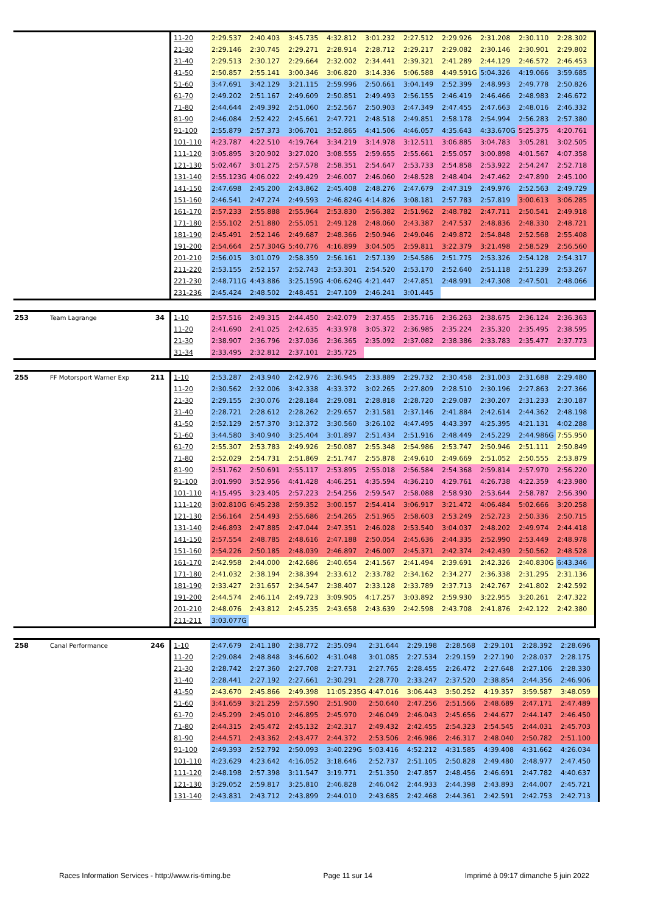| | | | 11-20 | 2:29.537 | 2:40.403 | 3:45.735 | 4:32.812 | 3:01.232 | 2:27.512 | 2:29.926 | 2:31.208 | 2:30.110 | 2:28.302 |
| | | | 21-30 | 2:29.146 | 2:30.745 | 2:29.271 | 2:28.914 | 2:28.712 | 2:29.217 | 2:29.082 | 2:30.146 | 2:30.901 | 2:29.802 |
| | | | 31-40 | 2:29.513 | 2:30.127 | 2:29.664 | 2:32.002 | 2:34.441 | 2:39.321 | 2:41.289 | 2:44.129 | 2:46.572 | 2:46.453 |
| | | | 41-50 | 2:50.857 | 2:55.141 | 3:00.346 | 3:06.820 | 3:14.336 | 5:06.588 | 4:49.591G | 5:04.326 | 4:19.066 | 3:59.685 |
| | | | 51-60 | 3:47.691 | 3:42.129 | 3:21.115 | 2:59.996 | 2:50.661 | 3:04.149 | 2:52.399 | 2:48.993 | 2:49.778 | 2:50.826 |
| | | | 61-70 | 2:49.202 | 2:51.167 | 2:49.609 | 2:50.851 | 2:49.493 | 2:56.155 | 2:46.419 | 2:46.466 | 2:48.983 | 2:46.672 |
| | | | 71-80 | 2:44.644 | 2:49.392 | 2:51.060 | 2:52.567 | 2:50.903 | 2:47.349 | 2:47.455 | 2:47.663 | 2:48.016 | 2:46.332 |
| | | | 81-90 | 2:46.084 | 2:52.422 | 2:45.661 | 2:47.721 | 2:48.518 | 2:49.851 | 2:58.178 | 2:54.994 | 2:56.283 | 2:57.380 |
| | | | 91-100 | 2:55.879 | 2:57.373 | 3:06.701 | 3:52.865 | 4:41.506 | 4:46.057 | 4:35.643 | 4:33.670G | 5:25.375 | 4:20.761 |
| | | | 101-110 | 4:23.787 | 4:22.510 | 4:19.764 | 3:34.219 | 3:14.978 | 3:12.511 | 3:06.885 | 3:04.783 | 3:05.281 | 3:02.505 |
| | | | 111-120 | 3:05.895 | 3:20.902 | 3:27.020 | 3:08.555 | 2:59.655 | 2:55.661 | 2:55.057 | 3:00.898 | 4:01.567 | 4:07.358 |
| | | | 121-130 | 5:02.467 | 3:01.275 | 2:57.578 | 2:58.351 | 2:54.647 | 2:53.733 | 2:54.858 | 2:53.922 | 2:54.247 | 2:52.718 |
| | | | 131-140 | 2:55.123G | 4:06.022 | 2:49.429 | 2:46.007 | 2:46.060 | 2:48.528 | 2:48.404 | 2:47.462 | 2:47.890 | 2:45.100 |
| | | | 141-150 | 2:47.698 | 2:45.200 | 2:43.862 | 2:45.408 | 2:48.276 | 2:47.679 | 2:47.319 | 2:49.976 | 2:52.563 | 2:49.729 |
| | | | 151-160 | 2:46.541 | 2:47.274 | 2:49.593 | 2:46.824G | 4:14.826 | 3:08.181 | 2:57.783 | 2:57.819 | 3:00.613 | 3:06.285 |
| | | | 161-170 | 2:57.233 | 2:55.888 | 2:55.964 | 2:53.830 | 2:56.382 | 2:51.962 | 2:48.782 | 2:47.711 | 2:50.541 | 2:49.918 |
| | | | 171-180 | 2:55.102 | 2:51.880 | 2:55.051 | 2:49.128 | 2:48.060 | 2:43.387 | 2:47.537 | 2:48.836 | 2:48.330 | 2:48.721 |
| | | | 181-190 | 2:45.491 | 2:52.146 | 2:49.687 | 2:48.366 | 2:50.946 | 2:49.046 | 2:49.872 | 2:54.848 | 2:52.568 | 2:55.408 |
| | | | 191-200 | 2:54.664 | 2:57.304G | 5:40.776 | 4:16.899 | 3:04.505 | 2:59.811 | 3:22.379 | 3:21.498 | 2:58.529 | 2:56.560 |
| | | | 201-210 | 2:56.015 | 3:01.079 | 2:58.359 | 2:56.161 | 2:57.139 | 2:54.586 | 2:51.775 | 2:53.326 | 2:54.128 | 2:54.317 |
| | | | 211-220 | 2:53.155 | 2:52.157 | 2:52.743 | 2:53.301 | 2:54.520 | 2:53.170 | 2:52.640 | 2:51.118 | 2:51.239 | 2:53.267 |
| | | | 221-230 | 2:48.711G | 4:43.886 | 3:25.159G | 4:06.624G | 4:21.447 | 2:47.851 | 2:48.991 | 2:47.308 | 2:47.501 | 2:48.066 |
| | | | 231-236 | 2:45.424 | 2:48.502 | 2:48.451 | 2:47.109 | 2:46.241 | 3:01.445 | | | | |
| 253 | Team Lagrange | 34 | 1-10 | 2:57.516 | 2:49.315 | 2:44.450 | 2:42.079 | 2:37.455 | 2:35.716 | 2:36.263 | 2:38.675 | 2:36.124 | 2:36.363 |
| | | | 11-20 | 2:41.690 | 2:41.025 | 2:42.635 | 4:33.978 | 3:05.372 | 2:36.985 | 2:35.224 | 2:35.320 | 2:35.495 | 2:38.595 |
| | | | 21-30 | 2:38.907 | 2:36.796 | 2:37.036 | 2:36.365 | 2:35.092 | 2:37.082 | 2:38.386 | 2:33.783 | 2:35.477 | 2:37.773 |
| | | | 31-34 | 2:33.495 | 2:32.812 | 2:37.101 | 2:35.725 | | | | | | |
| 255 | FF Motorsport Warner Exp | 211 | 1-10 | 2:53.287 | 2:43.940 | 2:42.976 | 2:36.945 | 2:33.889 | 2:29.732 | 2:30.458 | 2:31.003 | 2:31.688 | 2:29.480 |
| | | | 11-20 | 2:30.562 | 2:32.006 | 3:42.338 | 4:33.372 | 3:02.265 | 2:27.809 | 2:28.510 | 2:30.196 | 2:27.863 | 2:27.366 |
| | | | 21-30 | 2:29.155 | 2:30.076 | 2:28.184 | 2:29.081 | 2:28.818 | 2:28.720 | 2:29.087 | 2:30.207 | 2:31.233 | 2:30.187 |
| | | | 31-40 | 2:28.721 | 2:28.612 | 2:28.262 | 2:29.657 | 2:31.581 | 2:37.146 | 2:41.884 | 2:42.614 | 2:44.362 | 2:48.198 |
| | | | 41-50 | 2:52.129 | 2:57.370 | 3:12.372 | 3:30.560 | 3:26.102 | 4:47.495 | 4:43.397 | 4:25.395 | 4:21.131 | 4:02.288 |
| | | | 51-60 | 3:44.580 | 3:40.940 | 3:25.404 | 3:01.897 | 2:51.434 | 2:51.916 | 2:48.449 | 2:45.229 | 2:44.986G | 7:55.950 |
| | | | 61-70 | 2:55.307 | 2:53.783 | 2:49.926 | 2:50.087 | 2:55.348 | 2:54.986 | 2:53.747 | 2:50.946 | 2:51.111 | 2:50.849 |
| | | | 71-80 | 2:52.029 | 2:54.731 | 2:51.869 | 2:51.747 | 2:55.878 | 2:49.610 | 2:49.669 | 2:51.052 | 2:50.555 | 2:53.879 |
| | | | 81-90 | 2:51.762 | 2:50.691 | 2:55.117 | 2:53.895 | 2:55.018 | 2:56.584 | 2:54.368 | 2:59.814 | 2:57.970 | 2:56.220 |
| | | | 91-100 | 3:01.990 | 3:52.956 | 4:41.428 | 4:46.251 | 4:35.594 | 4:36.210 | 4:29.761 | 4:26.738 | 4:22.359 | 4:23.980 |
| | | | 101-110 | 4:15.495 | 3:23.405 | 2:57.223 | 2:54.256 | 2:59.547 | 2:58.088 | 2:58.930 | 2:53.644 | 2:58.787 | 2:56.390 |
| | | | 111-120 | 3:02.810G | 6:45.238 | 2:59.352 | 3:00.157 | 2:54.414 | 3:06.917 | 3:21.472 | 4:06.484 | 5:02.666 | 3:20.258 |
| | | | 121-130 | 2:56.164 | 2:54.493 | 2:55.686 | 2:54.265 | 2:51.965 | 2:58.603 | 2:53.249 | 2:52.723 | 2:50.336 | 2:50.715 |
| | | | 131-140 | 2:46.893 | 2:47.885 | 2:47.044 | 2:47.351 | 2:46.028 | 2:53.540 | 3:04.037 | 2:48.202 | 2:49.974 | 2:44.418 |
| | | | 141-150 | 2:57.554 | 2:48.785 | 2:48.616 | 2:47.188 | 2:50.054 | 2:45.636 | 2:44.335 | 2:52.990 | 2:53.449 | 2:48.978 |
| | | | 151-160 | 2:54.226 | 2:50.185 | 2:48.039 | 2:46.897 | 2:46.007 | 2:45.371 | 2:42.374 | 2:42.439 | 2:50.562 | 2:48.528 |
| | | | 161-170 | 2:42.958 | 2:44.000 | 2:42.686 | 2:40.654 | 2:41.567 | 2:41.494 | 2:39.691 | 2:42.326 | 2:40.830G | 6:43.346 |
| | | | 171-180 | 2:41.032 | 2:38.194 | 2:38.394 | 2:33.612 | 2:33.782 | 2:34.162 | 2:34.277 | 2:36.338 | 2:31.295 | 2:31.136 |
| | | | 181-190 | 2:33.427 | 2:31.657 | 2:34.547 | 2:38.407 | 2:33.128 | 2:33.789 | 2:37.713 | 2:42.767 | 2:41.802 | 2:42.592 |
| | | | 191-200 | 2:44.574 | 2:46.114 | 2:49.723 | 3:09.905 | 4:17.257 | 3:03.892 | 2:59.930 | 3:22.955 | 3:20.261 | 2:47.322 |
| | | | 201-210 | 2:48.076 | 2:43.812 | 2:45.235 | 2:43.658 | 2:43.639 | 2:42.598 | 2:43.708 | 2:41.876 | 2:42.122 | 2:42.380 |
| | | | 211-211 | 3:03.077G | | | | | | | | | |
| 258 | Canal Performance | 246 | 1-10 | 2:47.679 | 2:41.180 | 2:38.772 | 2:35.094 | 2:31.644 | 2:29.198 | 2:28.568 | 2:29.101 | 2:28.392 | 2:28.696 |
| | | | 11-20 | 2:29.084 | 2:48.848 | 3:46.602 | 4:31.048 | 3:01.085 | 2:27.534 | 2:29.159 | 2:27.190 | 2:28.037 | 2:28.175 |
| | | | 21-30 | 2:28.742 | 2:27.360 | 2:27.708 | 2:27.731 | 2:27.765 | 2:28.455 | 2:26.472 | 2:27.648 | 2:27.106 | 2:28.330 |
| | | | 31-40 | 2:28.441 | 2:27.192 | 2:27.661 | 2:30.291 | 2:28.770 | 2:33.247 | 2:37.520 | 2:38.854 | 2:44.356 | 2:46.906 |
| | | | 41-50 | 2:43.670 | 2:45.866 | 2:49.398 | 11:05.235G | 4:47.016 | 3:06.443 | 3:50.252 | 4:19.357 | 3:59.587 | 3:48.059 |
| | | | 51-60 | 3:41.659 | 3:21.259 | 2:57.590 | 2:51.900 | 2:50.640 | 2:47.256 | 2:51.566 | 2:48.689 | 2:47.171 | 2:47.489 |
| | | | 61-70 | 2:45.299 | 2:45.010 | 2:46.895 | 2:45.970 | 2:46.049 | 2:46.043 | 2:45.656 | 2:44.677 | 2:44.147 | 2:46.450 |
| | | | 71-80 | 2:44.315 | 2:45.472 | 2:45.132 | 2:42.317 | 2:49.432 | 2:42.455 | 2:54.323 | 2:54.545 | 2:44.031 | 2:45.703 |
| | | | 81-90 | 2:44.571 | 2:43.362 | 2:43.477 | 2:44.372 | 2:53.506 | 2:46.986 | 2:46.317 | 2:48.040 | 2:50.782 | 2:51.100 |
| | | | 91-100 | 2:49.393 | 2:52.792 | 2:50.093 | 3:40.229G | 5:03.416 | 4:52.212 | 4:31.585 | 4:39.408 | 4:31.662 | 4:26.034 |
| | | | 101-110 | 4:23.629 | 4:23.642 | 4:16.052 | 3:18.646 | 2:52.737 | 2:51.105 | 2:50.828 | 2:49.480 | 2:48.977 | 2:47.450 |
| | | | 111-120 | 2:48.198 | 2:57.398 | 3:11.547 | 3:19.771 | 2:51.350 | 2:47.857 | 2:48.456 | 2:46.691 | 2:47.782 | 4:40.637 |
| | | | 121-130 | 3:29.052 | 2:59.817 | 3:25.810 | 2:46.828 | 2:46.042 | 2:44.933 | 2:44.398 | 2:43.893 | 2:44.007 | 2:45.721 |
| | | | 131-140 | 2:43.831 | 2:43.712 | 2:43.899 | 2:44.010 | 2:43.685 | 2:42.468 | 2:44.361 | 2:42.591 | 2:42.753 | 2:42.713 |
Races Information Services - http://www.ris-timing.be Page 11 sur 14 Imprimé à 09:17 dimanche 5 juin 2022